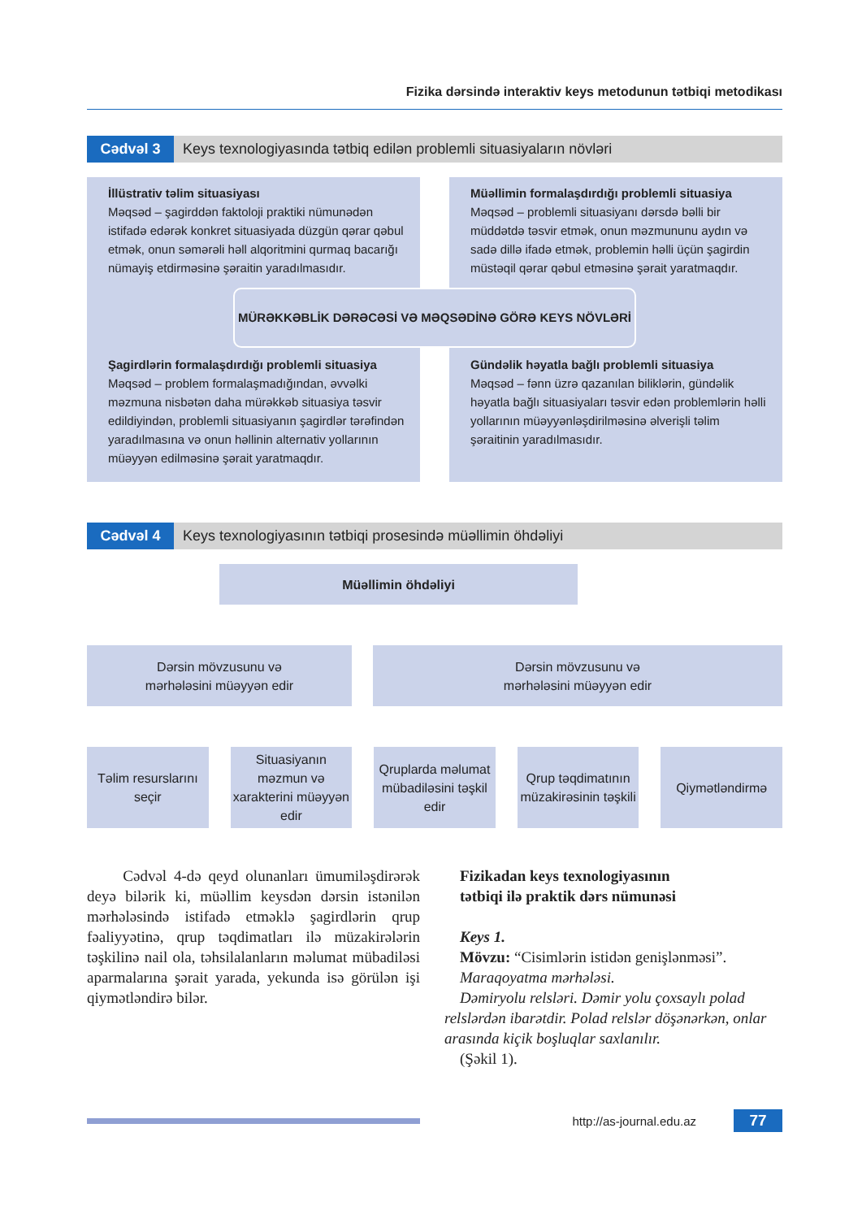Fizika dərsində interaktiv keys metodunun tətbiqi metodikası
Cədvəl 3 Keys texnologiyasında tətbiq edilən problemli situasiyaların növləri
İllüstrativ təlim situasiyası
Məqsəd – şagirddən faktoloji praktiki nümunədən istifadə edərək konkret situasiyada düzgün qərar qəbul etmək, onun səmərəli həll alqoritmini qurmaq bacarığı nümayiş etdirməsinə şəraitin yaradılmasıdır.
Müəllimin formalaşdırdığı problemli situasiya
Məqsəd – problemli situasiyanı dərsdə bəlli bir müddətdə təsvir etmək, onun məzmununu aydın və sadə dillə ifadə etmək, problemin həlli üçün şagirdin müstəqil qərar qəbul etməsinə şərait yaratmaqdır.
MÜRƏKKƏBLİK DƏRƏCƏSİ VƏ MƏQSƏDİNƏ GÖRƏ KEYS NÖVLƏRİ
Şagirdlərin formalaşdırdığı problemli situasiya
Məqsəd – problem formalaşmadığından, əvvəlki məzmuna nisbətən daha mürəkkəb situasiya təsvir edildiyindən, problemli situasiyanın şagirdlər tərəfindən yaradılmasına və onun həllinin alternativ yollarının müəyyən edilməsinə şərait yaratmaqdır.
Gündəlik həyatla bağlı problemli situasiya
Məqsəd – fənn üzrə qazanılan biliklərin, gündəlik həyatla bağlı situasiyaları təsvir edən problemlərin həlli yollarının müəyyənləşdirilməsinə əlverişli təlim şəraitinin yaradılmasıdır.
Cədvəl 4 Keys texnologiyasının tətbiqi prosesində müəllimin öhdəliyi
Müəllimin öhdəliyi
Dərsin mövzusunu və
mərhələsini müəyyən edir
Dərsin mövzusunu və
mərhələsini müəyyən edir
Təlim resurslarını seçir
Situasiyanın məzmun və xarakterini müəyyən edir
Qruplarda məlumat mübadiləsini təşkil edir
Qrup təqdimatının müzakirəsinin təşkili
Qiymətləndirmə
Cədvəl 4-də qeyd olunanları ümumiləşdirərək deyə bilərik ki, müəllim keysdən dərsin istənilən mərhələsində istifadə etməklə şagirdlərin qrup fəaliyyətinə, qrup təqdimatları ilə müzakirələrin təşkilinə nail ola, təhsilalanların məlumat mübadiləsi aparmalarına şərait yarada, yekunda isə görülən işi qiymətləndirə bilər.
Fizikadan keys texnologiyasının
tətbiqi ilə praktik dərs nümunəsi
Keys 1.
Mövzu: “Cisimlərin istidən genişlənməsi”.
Maraqoyatma mərhələsi.
Dəmiryolu relsləri. Dəmir yolu çoxsaylı polad relslərdən ibarətdir. Polad relslər döşənərkən, onlar arasında kiçik boşluqlar saxlanılır.
(Şəkil 1).
http://as-journal.edu.az
77